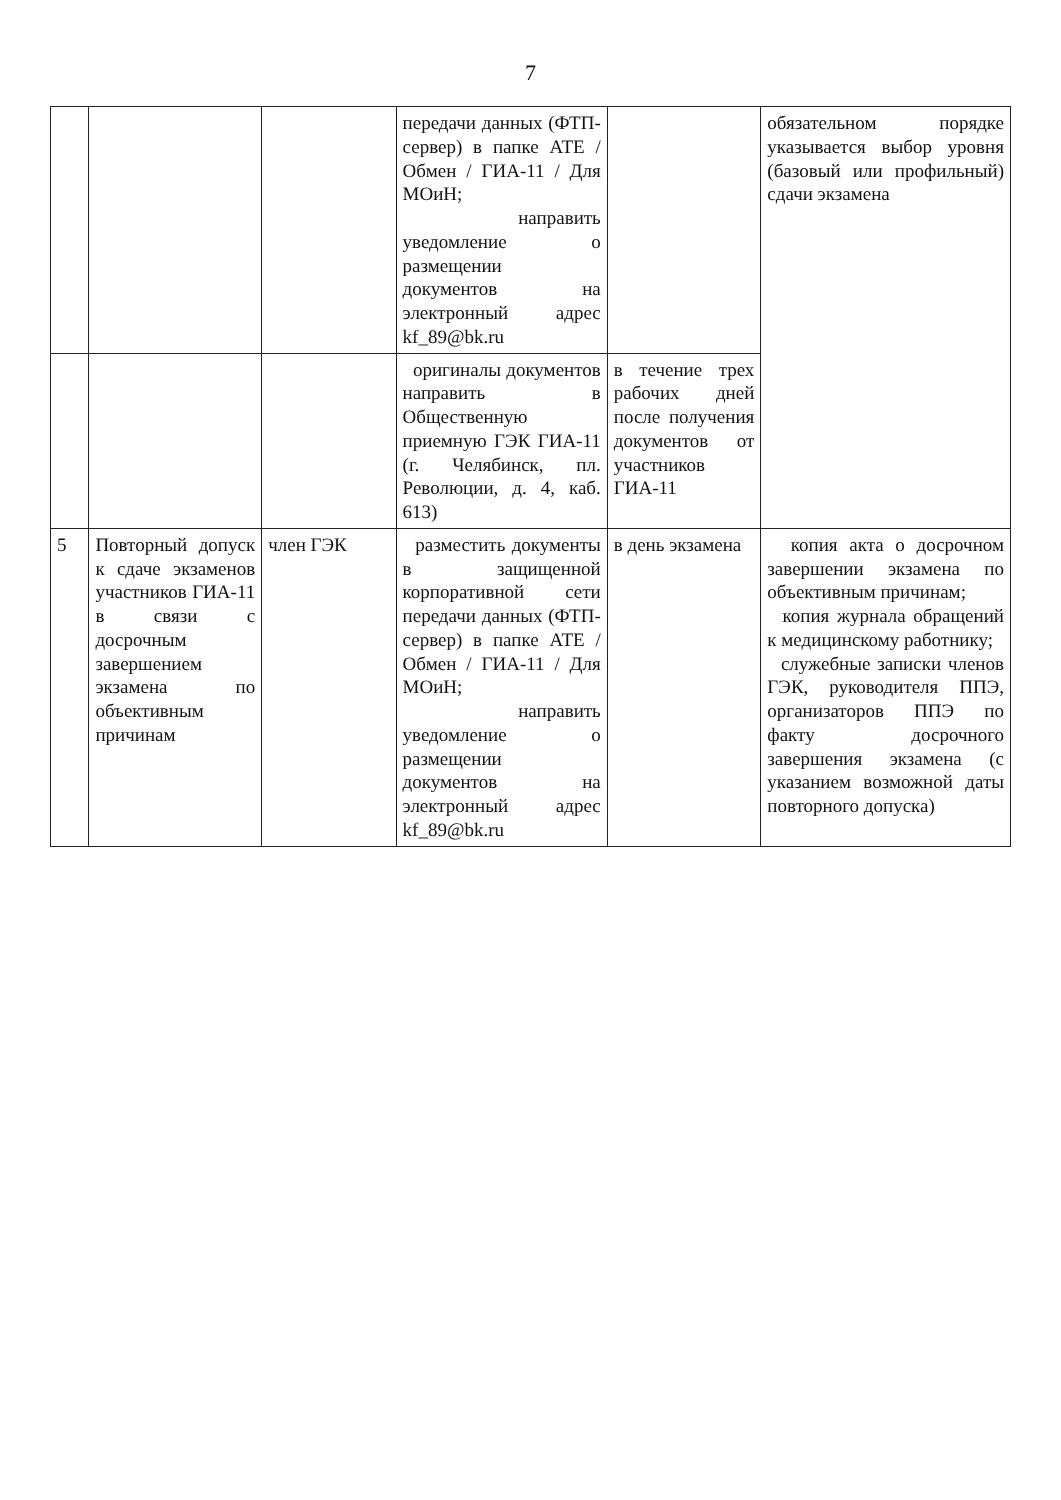7
| | | | передачи данных (ФТП-сервер) в папке АТЕ / Обмен / ГИА-11 / Для МОиН; направить уведомление о размещении документов на электронный адрес kf_89@bk.ru | | обязательном порядке указывается выбор уровня (базовый или профильный) сдачи экзамена |
| | | | оригиналы документов направить в Общественную приемную ГЭК ГИА-11 (г. Челябинск, пл. Революции, д. 4, каб. 613) | в течение трех рабочих дней после получения документов от участников ГИА-11 | |
| 5 | Повторный допуск к сдаче экзаменов участников ГИА-11 в связи с досрочным завершением экзамена по объективным причинам | член ГЭК | разместить документы в защищенной корпоративной сети передачи данных (ФТП-сервер) в папке АТЕ / Обмен / ГИА-11 / Для МОиН; направить уведомление о размещении документов на электронный адрес kf_89@bk.ru | в день экзамена | копия акта о досрочном завершении экзамена по объективным причинам; копия журнала обращений к медицинскому работнику; служебные записки членов ГЭК, руководителя ППЭ, организаторов ППЭ по факту досрочного завершения экзамена (с указанием возможной даты повторного допуска) |